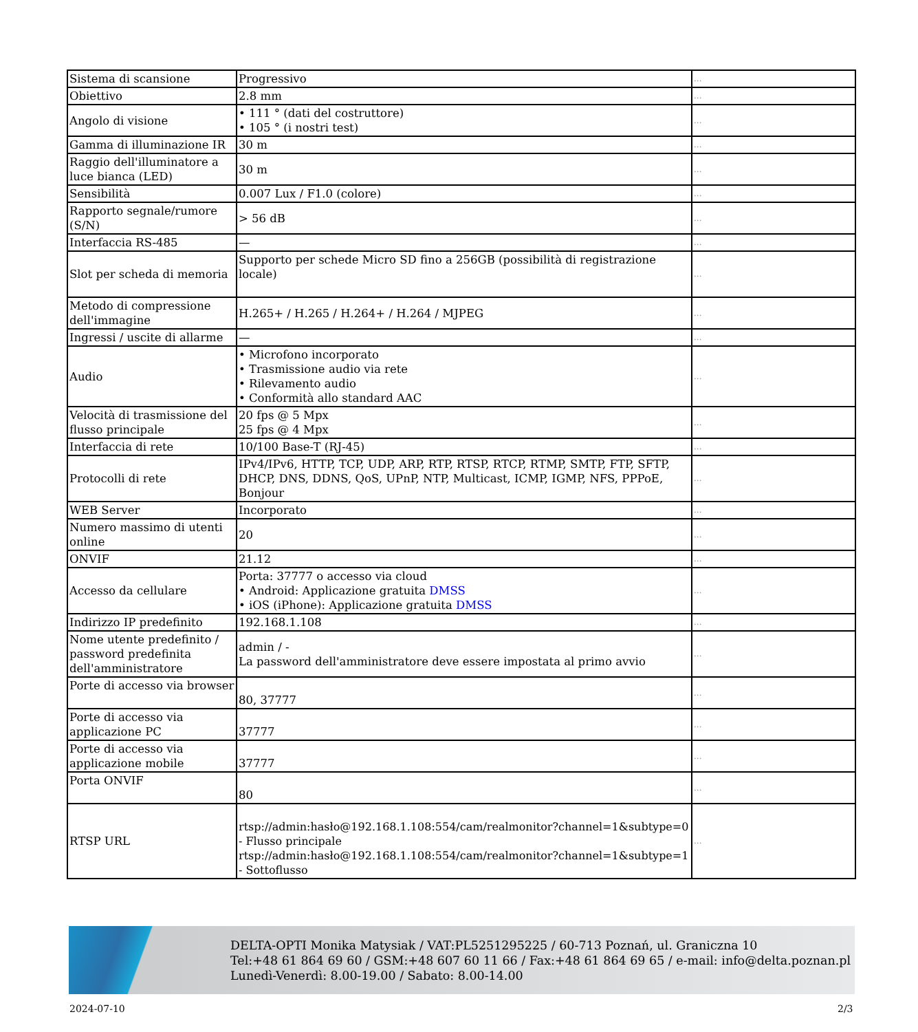| Sistema di scansione | Progressivo | ... |
| Obiettivo | 2.8 mm | ... |
| Angolo di visione | • 111 ° (dati del costruttore) • 105 ° (i nostri test) | ... |
| Gamma di illuminazione IR | 30 m | ... |
| Raggio dell'illuminatore a luce bianca (LED) | 30 m | ... |
| Sensibilità | 0.007 Lux / F1.0 (colore) | ... |
| Rapporto segnale/rumore (S/N) | > 56 dB | ... |
| Interfaccia RS-485 | — | ... |
| Slot per scheda di memoria | Supporto per schede Micro SD fino a 256GB (possibilità di registrazione locale) | ... |
| Metodo di compressione dell'immagine | H.265+ / H.265 / H.264+ / H.264 / MJPEG | ... |
| Ingressi / uscite di allarme | — | ... |
| Audio | • Microfono incorporato • Trasmissione audio via rete • Rilevamento audio • Conformità allo standard AAC | ... |
| Velocità di trasmissione del flusso principale | 20 fps @ 5 Mpx 25 fps @ 4 Mpx | ... |
| Interfaccia di rete | 10/100 Base-T (RJ-45) | ... |
| Protocolli di rete | IPv4/IPv6, HTTP, TCP, UDP, ARP, RTP, RTSP, RTCP, RTMP, SMTP, FTP, SFTP, DHCP, DNS, DDNS, QoS, UPnP, NTP, Multicast, ICMP, IGMP, NFS, PPPoE, Bonjour | ... |
| WEB Server | Incorporato | ... |
| Numero massimo di utenti online | 20 | ... |
| ONVIF | 21.12 | ... |
| Accesso da cellulare | Porta: 37777 o accesso via cloud • Android: Applicazione gratuita DMSS • iOS (iPhone): Applicazione gratuita DMSS | ... |
| Indirizzo IP predefinito | 192.168.1.108 | ... |
| Nome utente predefinito / password predefinita dell'amministratore | admin / - La password dell'amministratore deve essere impostata al primo avvio | ... |
| Porte di accesso via browser | 80, 37777 | ... |
| Porte di accesso via applicazione PC | 37777 | ... |
| Porte di accesso via applicazione mobile | 37777 | ... |
| Porta ONVIF | 80 | ... |
| RTSP URL | rtsp://admin:hasło@192.168.1.108:554/cam/realmonitor?channel=1&subtype=0 - Flusso principale rtsp://admin:hasło@192.168.1.108:554/cam/realmonitor?channel=1&subtype=1 - Sottoflusso | ... |
DELTA-OPTI Monika Matysiak / VAT:PL5251295225 / 60-713 Poznań, ul. Graniczna 10
Tel:+48 61 864 69 60 / GSM:+48 607 60 11 66 / Fax:+48 61 864 69 65 / e-mail: info@delta.poznan.pl
Lunedì-Venerdì: 8.00-19.00 / Sabato: 8.00-14.00
2024-07-10 2/3